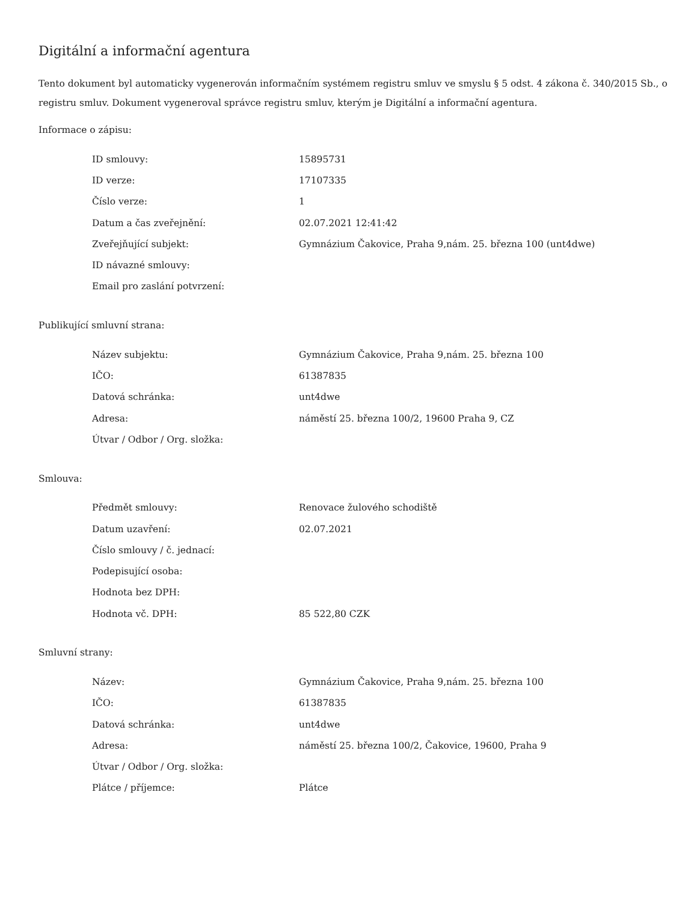Digitální a informační agentura
Tento dokument byl automaticky vygenerován informačním systémem registru smluv ve smyslu § 5 odst. 4 zákona č. 340/2015 Sb., o registru smluv. Dokument vygeneroval správce registru smluv, kterým je Digitální a informační agentura.
Informace o zápisu:
| ID smlouvy: | 15895731 |
| ID verze: | 17107335 |
| Číslo verze: | 1 |
| Datum a čas zveřejnění: | 02.07.2021 12:41:42 |
| Zveřejňující subjekt: | Gymnázium Čakovice, Praha 9,nám. 25. března 100 (unt4dwe) |
| ID návazné smlouvy: | |
| Email pro zaslání potvrzení: | |
Publikující smluvní strana:
| Název subjektu: | Gymnázium Čakovice, Praha 9,nám. 25. března 100 |
| IČO: | 61387835 |
| Datová schránka: | unt4dwe |
| Adresa: | náměstí 25. března 100/2, 19600 Praha 9, CZ |
| Útvar / Odbor / Org. složka: | |
Smlouva:
| Předmět smlouvy: | Renovace žulového schodiště |
| Datum uzavření: | 02.07.2021 |
| Číslo smlouvy / č. jednací: | |
| Podepisující osoba: | |
| Hodnota bez DPH: | |
| Hodnota vč. DPH: | 85 522,80 CZK |
Smluvní strany:
| Název: | Gymnázium Čakovice, Praha 9,nám. 25. března 100 |
| IČO: | 61387835 |
| Datová schránka: | unt4dwe |
| Adresa: | náměstí 25. března 100/2, Čakovice, 19600, Praha 9 |
| Útvar / Odbor / Org. složka: | |
| Plátce / příjemce: | Plátce |